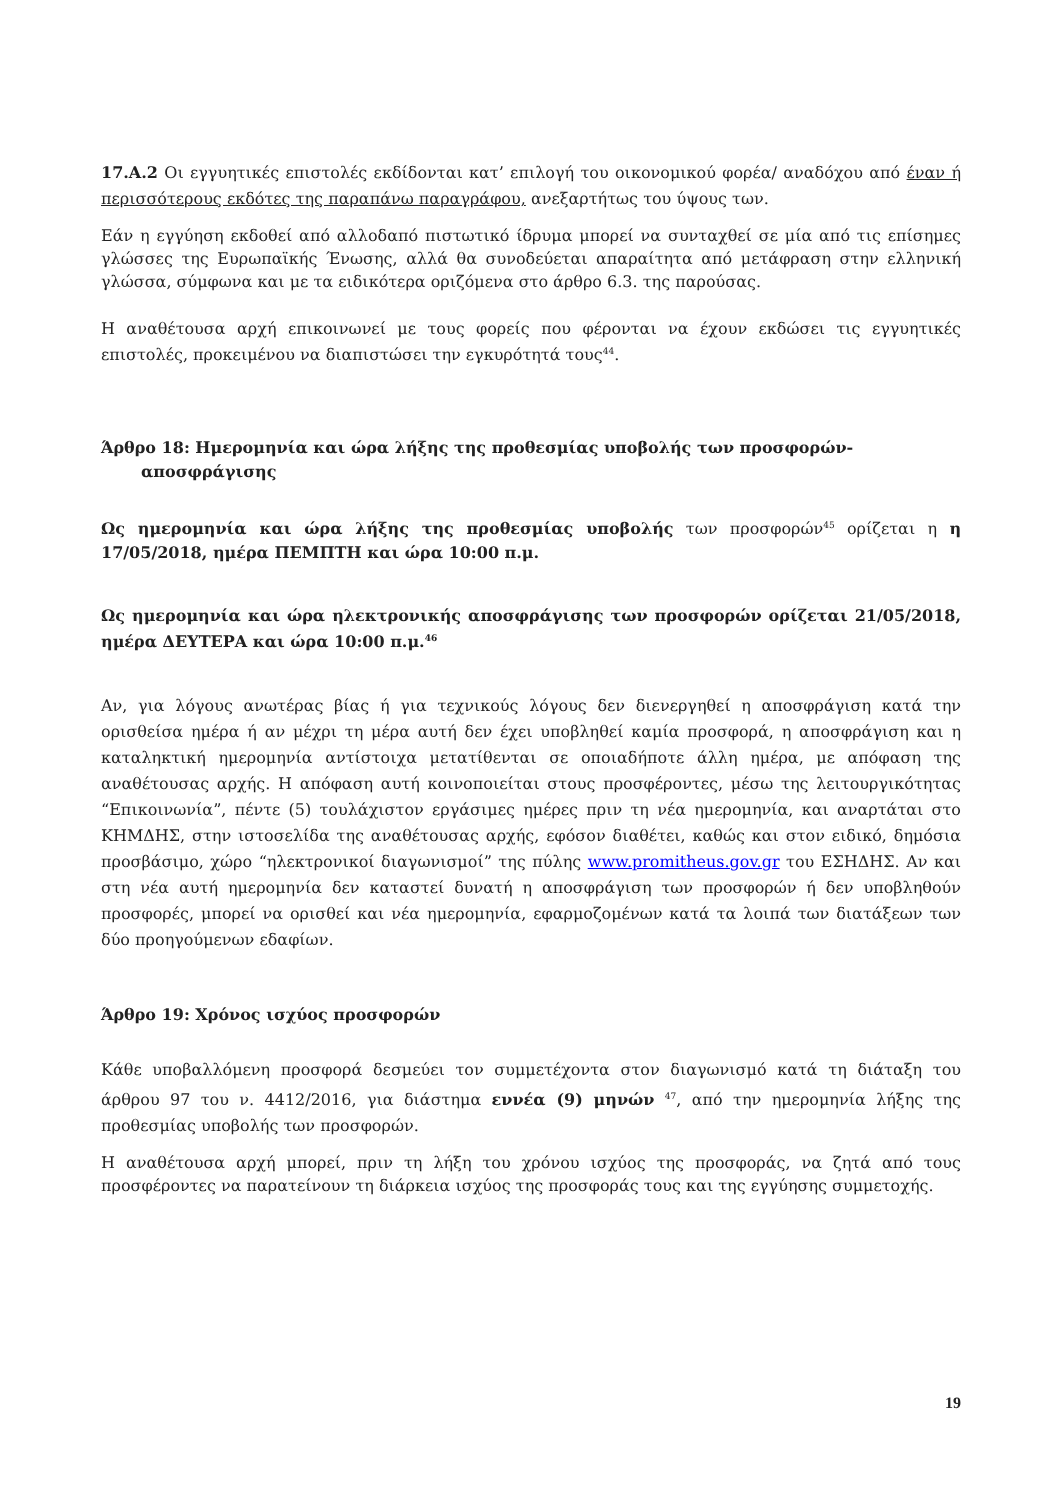17.Α.2 Οι εγγυητικές επιστολές εκδίδονται κατ’ επιλογή του οικονομικού φορέα/ αναδόχου από έναν ή περισσότερους εκδότες της παραπάνω παραγράφου, ανεξαρτήτως του ύψους των.
Εάν η εγγύηση εκδοθεί από αλλοδαπό πιστωτικό ίδρυμα μπορεί να συνταχθεί σε μία από τις επίσημες γλώσσες της Ευρωπαϊκής Ένωσης, αλλά θα συνοδεύεται απαραίτητα από μετάφραση στην ελληνική γλώσσα, σύμφωνα και με τα ειδικότερα οριζόμενα στο άρθρο 6.3. της παρούσας.
Η αναθέτουσα αρχή επικοινωνεί με τους φορείς που φέρονται να έχουν εκδώσει τις εγγυητικές επιστολές, προκειμένου να διαπιστώσει την εγκυρότητά τους<sup>44</sup>.
Άρθρο 18: Ημερομηνία και ώρα λήξης της προθεσμίας υποβολής των προσφορών-
αποσφράγισης
Ως ημερομηνία και ώρα λήξης της προθεσμίας υποβολής των προσφορών<sup>45</sup> ορίζεται η η 17/05/2018, ημέρα ΠΕΜΠΤΗ και ώρα 10:00 π.μ.
Ως ημερομηνία και ώρα ηλεκτρονικής αποσφράγισης των προσφορών ορίζεται 21/05/2018, ημέρα ΔΕΥΤΕΡΑ και ώρα 10:00 π.μ.<sup>46</sup>
Αν, για λόγους ανωτέρας βίας ή για τεχνικούς λόγους δεν διενεργηθεί η αποσφράγιση κατά την ορισθείσα ημέρα ή αν μέχρι τη μέρα αυτή δεν έχει υποβληθεί καμία προσφορά, η αποσφράγιση και η καταληκτική ημερομηνία αντίστοιχα μετατίθενται σε οποιαδήποτε άλλη ημέρα, με απόφαση της αναθέτουσας αρχής. Η απόφαση αυτή κοινοποιείται στους προσφέροντες, μέσω της λειτουργικότητας “Επικοινωνία”, πέντε (5) τουλάχιστον εργάσιμες ημέρες πριν τη νέα ημερομηνία, και αναρτάται στο ΚΗΜΔΗΣ, στην ιστοσελίδα της αναθέτουσας αρχής, εφόσον διαθέτει, καθώς και στον ειδικό, δημόσια προσβάσιμο, χώρο “ηλεκτρονικοί διαγωνισμοί” της πύλης www.promitheus.gov.gr του ΕΣΗΔΗΣ. Αν και στη νέα αυτή ημερομηνία δεν καταστεί δυνατή η αποσφράγιση των προσφορών ή δεν υποβληθούν προσφορές, μπορεί να ορισθεί και νέα ημερομηνία, εφαρμοζομένων κατά τα λοιπά των διατάξεων των δύο προηγούμενων εδαφίων.
Άρθρο 19: Χρόνος ισχύος προσφορών
Κάθε υποβαλλόμενη προσφορά δεσμεύει τον συμμετέχοντα στον διαγωνισμό κατά τη διάταξη του άρθρου 97 του ν. 4412/2016, για διάστημα εννέα (9) μηνών <sup>47</sup>, από την ημερομηνία λήξης της προθεσμίας υποβολής των προσφορών.
Η αναθέτουσα αρχή μπορεί, πριν τη λήξη του χρόνου ισχύος της προσφοράς, να ζητά από τους προσφέροντες να παρατείνουν τη διάρκεια ισχύος της προσφοράς τους και της εγγύησης συμμετοχής.
19